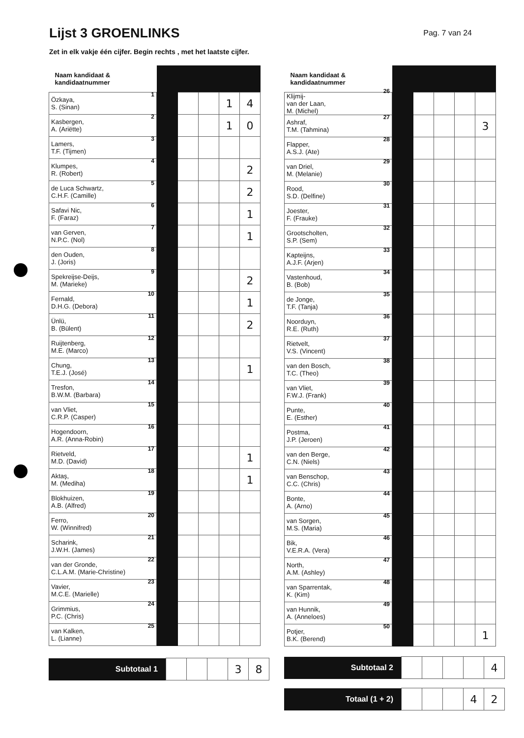Lijst 3 GROENLINKS
Pag. 7 van 24
Zet in elk vakje één cijfer. Begin rechts , met het laatste cijfer.
| Naam kandidaat & kandidaatnummer | | | | | |
| --- | --- | --- | --- | --- | --- |
| 1 Özkaya, S. (Sinan) | | | | 1 | 4 |
| 2 Kasbergen, A. (Ariëtte) | | | | 1 | 0 |
| 3 Lamers, T.F. (Tijmen) | | | | | |
| 4 Klumpes, R. (Robert) | | | | | 2 |
| 5 de Luca Schwartz, C.H.F. (Camille) | | | | | 2 |
| 6 Safavi Nic, F. (Faraz) | | | | | 1 |
| 7 van Gerven, N.P.C. (Nol) | | | | | 1 |
| 8 den Ouden, J. (Joris) | | | | | |
| 9 Spekreijse-Deijs, M. (Marieke) | | | | | 2 |
| 10 Fernald, D.H.G. (Debora) | | | | | 1 |
| 11 Ünlü, B. (Bülent) | | | | | 2 |
| 12 Ruijtenberg, M.E. (Marco) | | | | | |
| 13 Chung, T.E.J. (José) | | | | | 1 |
| 14 Tresfon, B.W.M. (Barbara) | | | | | |
| 15 van Vliet, C.R.P. (Casper) | | | | | |
| 16 Hogendoorn, A.R. (Anna-Robin) | | | | | |
| 17 Rietveld, M.D. (David) | | | | | 1 |
| 18 Aktaş, M. (Mediha) | | | | | 1 |
| 19 Blokhuizen, A.B. (Alfred) | | | | | |
| 20 Ferro, W. (Winnifred) | | | | | |
| 21 Scharink, J.W.H. (James) | | | | | |
| 22 van der Gronde, C.L.A.M. (Marie-Christine) | | | | | |
| 23 Vavier, M.C.E. (Marielle) | | | | | |
| 24 Grimmius, P.C. (Chris) | | | | | |
| 25 van Kalken, L. (Lianne) | | | | | |
| Subtotaal 1 | | | | 3 | 8 |
| Naam kandidaat & kandidaatnummer | | | | | |
| --- | --- | --- | --- | --- | --- |
| 26 Klijmij- van der Laan, M. (Michel) | | | | | |
| 27 Ashraf, T.M. (Tahmina) | | | | | 3 |
| 28 Flapper, A.S.J. (Ate) | | | | | |
| 29 van Driel, M. (Melanie) | | | | | |
| 30 Rood, S.D. (Delfine) | | | | | |
| 31 Joester, F. (Frauke) | | | | | |
| 32 Grootscholten, S.P. (Sem) | | | | | |
| 33 Kapteijns, A.J.F. (Arjen) | | | | | |
| 34 Vastenhoud, B. (Bob) | | | | | |
| 35 de Jonge, T.F. (Tanja) | | | | | |
| 36 Noorduyn, R.E. (Ruth) | | | | | |
| 37 Rietvelt, V.S. (Vincent) | | | | | |
| 38 van den Bosch, T.C. (Theo) | | | | | |
| 39 van Vliet, F.W.J. (Frank) | | | | | |
| 40 Punte, E. (Esther) | | | | | |
| 41 Postma, J.P. (Jeroen) | | | | | |
| 42 van den Berge, C.N. (Niels) | | | | | |
| 43 van Benschop, C.C. (Chris) | | | | | |
| 44 Bonte, A. (Arno) | | | | | |
| 45 van Sorgen, M.S. (Maria) | | | | | |
| 46 Bik, V.E.R.A. (Vera) | | | | | |
| 47 North, A.M. (Ashley) | | | | | |
| 48 van Sparrentak, K. (Kim) | | | | | |
| 49 van Hunnik, A. (Anneloes) | | | | | |
| 50 Potjer, B.K. (Berend) | | | | | 1 |
| Subtotaal 2 | | | | | 4 |
| Totaal (1 + 2) | | | | 4 | 2 |